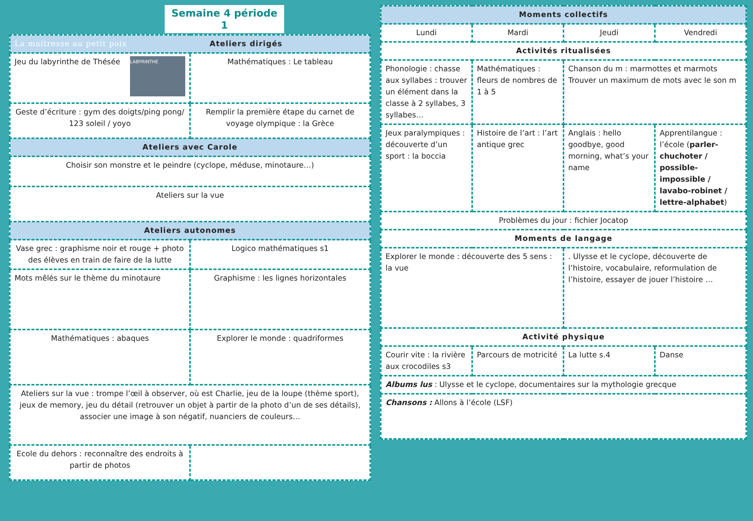Semaine 4 période 1
| La maitresse au petit pois Ateliers dirigés | |
| --- | --- |
| LABYRINTHE Jeu du labyrinthe de Thésée | Mathématiques : Le tableau |
| Geste d’écriture : gym des doigts/ping pong/ 123 soleil / yoyo | Remplir la première étape du carnet de voyage olympique : la Grèce |
| Ateliers avec Carole | |
| Choisir son monstre et le peindre (cyclope, méduse, minotaure…) | |
| Ateliers sur la vue | |
| Ateliers autonomes | |
| Vase grec : graphisme noir et rouge + photo des élèves en train de faire de la lutte | Logico mathématiques s1 |
| Mots mêlés sur le thème du minotaure | Graphisme : les lignes horizontales |
| Mathématiques : abaques | Explorer le monde : quadriformes |
| Ateliers sur la vue : trompe l’œil à observer, où est Charlie, jeu de la loupe (thème sport), jeux de memory, jeu du détail (retrouver un objet à partir de la photo d’un de ses détails), associer une image à son négatif, nuanciers de couleurs… | |
| Ecole du dehors : reconnaître des endroits à partir de photos | |
| Moments collectifs | | | |
| --- | --- | --- | --- |
| Lundi | Mardi | Jeudi | Vendredi |
| Activités ritualisées | | | |
| Phonologie : chasse aux syllabes : trouver un élément dans la classe à 2 syllabes, 3 syllabes… | Mathématiques : fleurs de nombres de 1 à 5 | Chanson du m : marmottes et marmots Trouver un maximum de mots avec le son m | |
| Jeux paralympiques : découverte d’un sport : la boccia | Histoire de l’art : l’art antique grec | Anglais : hello goodbye, good morning, what’s your name | Apprentilangue : l’école ( parler-chuchoter / possible-impossible / lavabo-robinet / lettre-alphabet ) |
| Problèmes du jour : fichier Jocatop | | | |
| Moments de langage | | | |
| Explorer le monde : découverte des 5 sens : la vue | | . Ulysse et le cyclope, découverte de l’histoire, vocabulaire, reformulation de l’histoire, essayer de jouer l’histoire … | |
| Activité physique | | | |
| Courir vite : la rivière aux crocodiles s3 | Parcours de motricité | La lutte s.4 | Danse |
| Albums lus : Ulysse et le cyclope, documentaires sur la mythologie grecque | | | |
| Chansons : Allons à l’école (LSF) | | | |